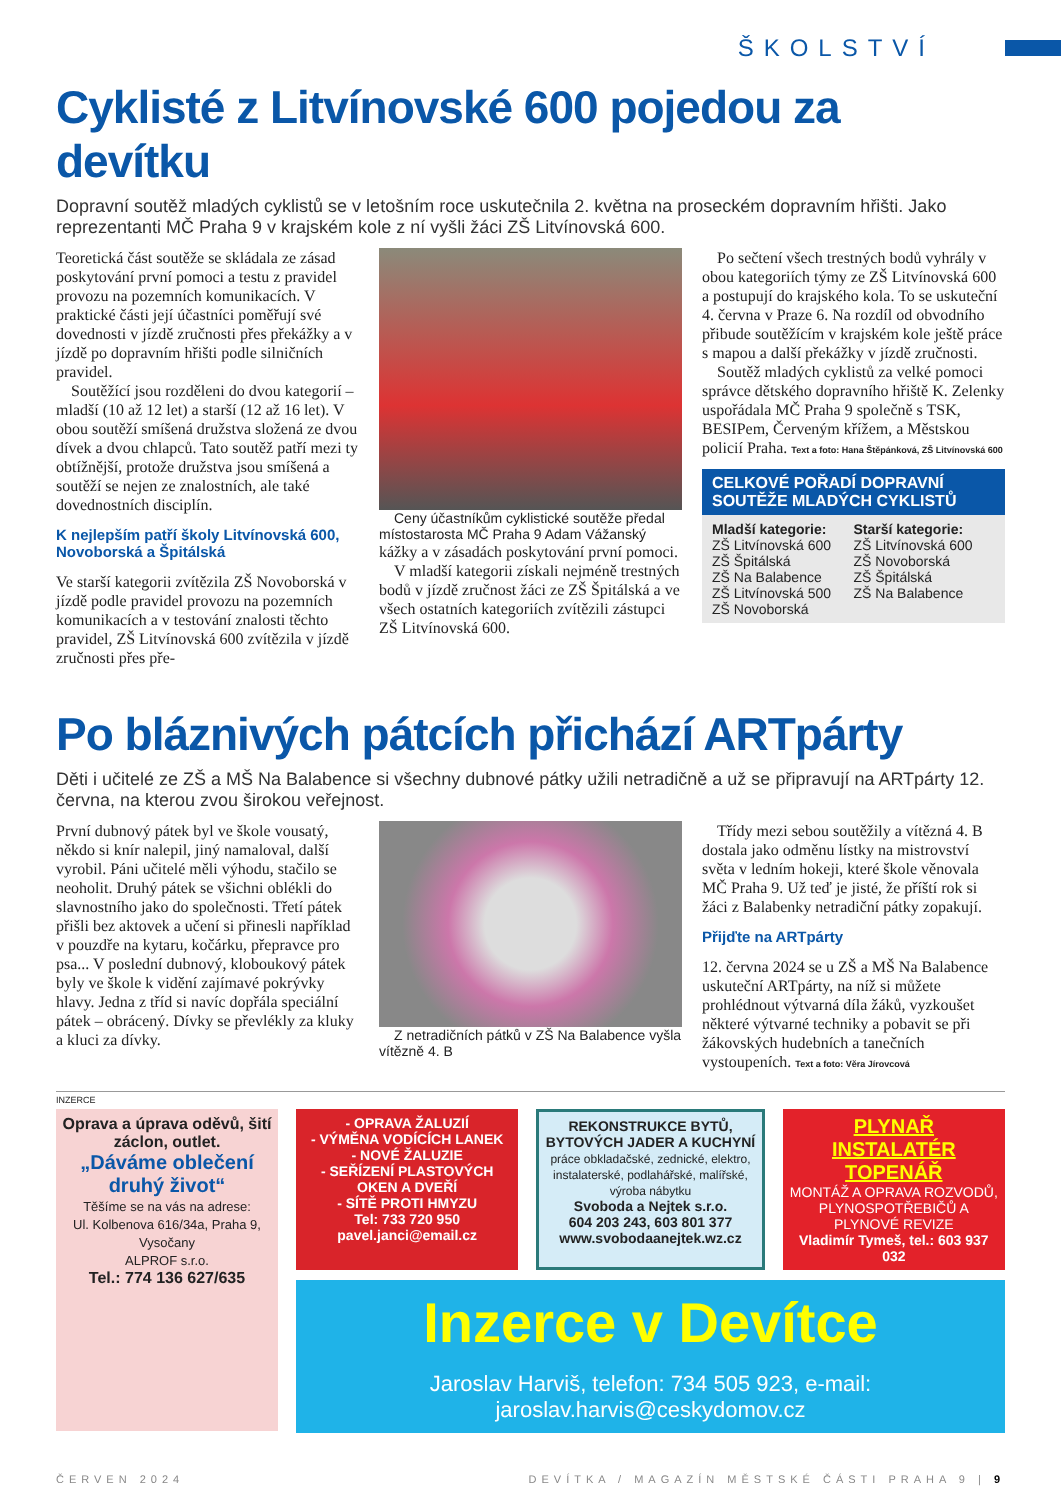ŠKOLSTVÍ
Cyklisté z Litvínovské 600 pojedou za devítku
Dopravní soutěž mladých cyklistů se v letošním roce uskutečnila 2. května na proseckém dopravním hřišti. Jako reprezentanti MČ Praha 9 v krajském kole z ní vyšli žáci ZŠ Litvínovská 600.
Teoretická část soutěže se skládala ze zásad poskytování první pomoci a testu z pravidel provozu na pozemních komunikacích. V praktické části její účastníci poměřují své dovednosti v jízdě zručnosti přes překážky a v jízdě po dopravním hřišti podle silničních pravidel.
Soutěžící jsou rozděleni do dvou kategorií – mladší (10 až 12 let) a starší (12 až 16 let). V obou soutěží smíšená družstva složená ze dvou dívek a dvou chlapců. Tato soutěž patří mezi ty obtížnější, protože družstva jsou smíšená a soutěží se nejen ze znalostních, ale také dovednostních disciplín.
K nejlepším patří školy Litvínovská 600, Novoborská a Špitálská
Ve starší kategorii zvítězila ZŠ Novoborská v jízdě podle pravidel provozu na pozemních komunikacích a v testování znalosti těchto pravidel, ZŠ Litvínovská 600 zvítězila v jízdě zručnosti přes pře-
Ceny účastníkům cyklistické soutěže předal místostarosta MČ Praha 9 Adam Vážanský
kážky a v zásadách poskytování první pomoci.
V mladší kategorii získali nejméně trestných bodů v jízdě zručnost žáci ze ZŠ Špitálská a ve všech ostatních kategoriích zvítězili zástupci ZŠ Litvínovská 600.
Po sečtení všech trestných bodů vyhrály v obou kategoriích týmy ze ZŠ Litvínovská 600 a postupují do krajského kola. To se uskuteční 4. června v Praze 6. Na rozdíl od obvodního přibude soutěžícím v krajském kole ještě práce s mapou a další překážky v jízdě zručnosti.
Soutěž mladých cyklistů za velké pomoci správce dětského dopravního hřiště K. Zelenky uspořádala MČ Praha 9 společně s TSK, BESIPem, Červeným křížem, a Městskou policií Praha. Text a foto: Hana Štěpánková, ZŠ Litvínovská 600
CELKOVÉ POŘADÍ DOPRAVNÍ SOUTĚŽE MLADÝCH CYKLISTŮ
Mladší kategorie:
ZŠ Litvínovská 600
ZŠ Špitálská
ZŠ Na Balabence
ZŠ Litvínovská 500
ZŠ Novoborská
Starší kategorie:
ZŠ Litvínovská 600
ZŠ Novoborská
ZŠ Špitálská
ZŠ Na Balabence
Po bláznivých pátcích přichází ARTpárty
Děti i učitelé ze ZŠ a MŠ Na Balabence si všechny dubnové pátky užili netradičně a už se připravují na ARTpárty 12. června, na kterou zvou širokou veřejnost.
První dubnový pátek byl ve škole vousatý, někdo si knír nalepil, jiný namaloval, další vyrobil. Páni učitelé měli výhodu, stačilo se neoholit. Druhý pátek se všichni oblékli do slavnostního jako do společnosti. Třetí pátek přišli bez aktovek a učení si přinesli například v pouzdře na kytaru, kočárku, přepravce pro psa... V poslední dubnový, kloboukový pátek byly ve škole k vidění zajímavé pokrývky hlavy. Jedna z tříd si navíc dopřála speciální pátek – obrácený. Dívky se převlékly za kluky a kluci za dívky.
Z netradičních pátků v ZŠ Na Balabence vyšla vítězně 4. B
Třídy mezi sebou soutěžily a vítězná 4. B dostala jako odměnu lístky na mistrovství světa v ledním hokeji, které škole věnovala MČ Praha 9. Už teď je jisté, že příští rok si žáci z Balabenky netradiční pátky zopakují.
Přijďte na ARTpárty
12. června 2024 se u ZŠ a MŠ Na Balabence uskuteční ARTpárty, na níž si můžete prohlédnout výtvarná díla žáků, vyzkoušet některé výtvarné techniky a pobavit se při žákovských hudebních a tanečních vystoupeních. Text a foto: Věra Jírovcová
INZERCE
Oprava a úprava oděvů, šití záclon, outlet.
„Dáváme oblečení druhý život“
Těšíme se na vás na adrese:
Ul. Kolbenova 616/34a, Praha 9, Vysočany
ALPROF s.r.o.
Tel.: 774 136 627/635
- OPRAVA ŽALUZIÍ
- VÝMĚNA VODÍCÍCH LANEK
- NOVÉ ŽALUZIE
- SEŘÍZENÍ PLASTOVÝCH OKEN A DVEŘÍ
- SÍTĚ PROTI HMYZU
Tel: 733 720 950
pavel.janci@email.cz
REKONSTRUKCE BYTŮ, BYTOVÝCH JADER A KUCHYNÍ
práce obkladačské, zednické, elektro, instalaterské, podlahářské, malířské, výroba nábytku
Svoboda a Nejtek s.r.o.
604 203 243, 603 801 377
www.svobodaanejtek.wz.cz
PLYNAŘ
INSTALATÉR
TOPENÁŘ
MONTÁŽ A OPRAVA ROZVODŮ, PLYNOSPOTŘEBIČŮ A PLYNOVÉ REVIZE
Vladimír Tymeš, tel.: 603 937 032
Inzerce v Devítce
Jaroslav Harviš, telefon: 734 505 923, e-mail: jaroslav.harvis@ceskydomov.cz
ČERVEN 2024 DEVÍTKA / MAGAZÍN MĚSTSKÉ ČÁSTI PRAHA 9 | 9